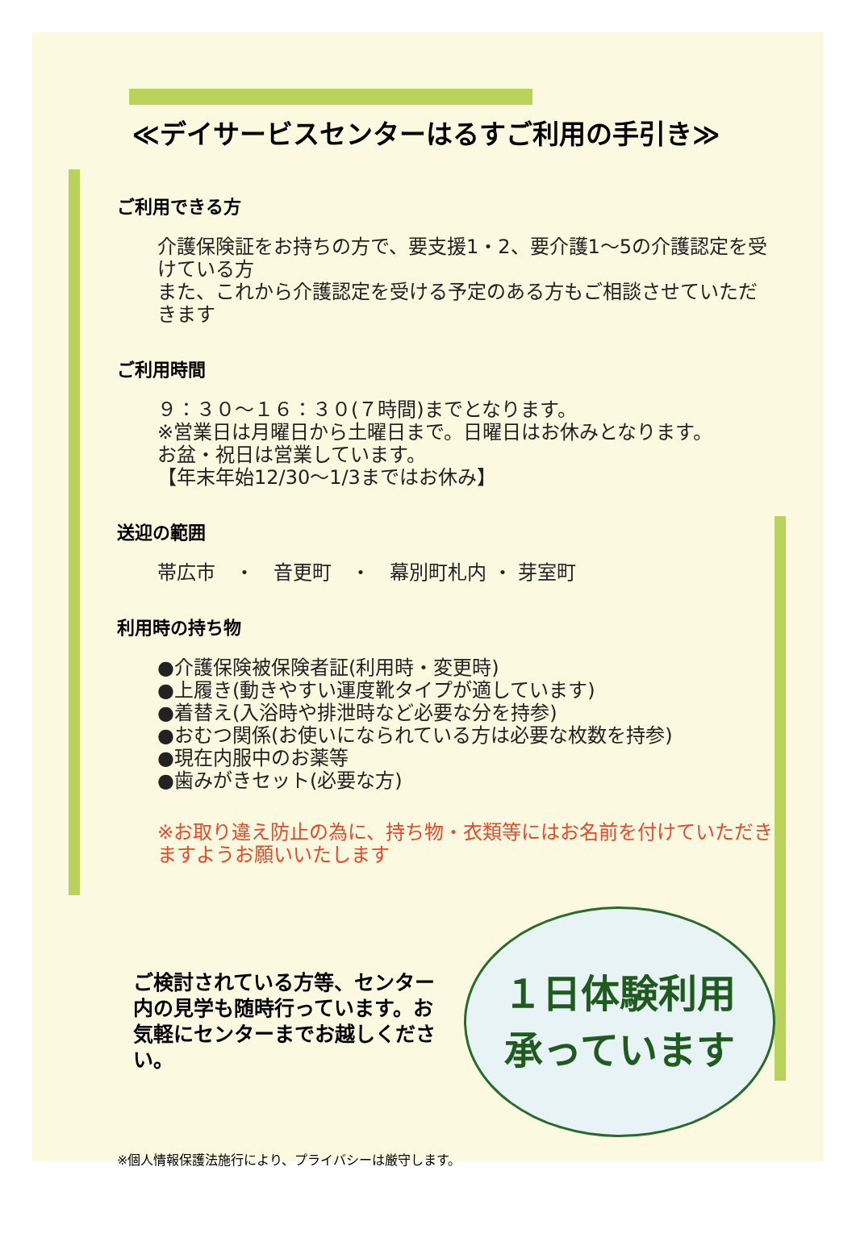≪デイサービスセンターはるすご利用の手引き≫
ご利用できる方
介護保険証をお持ちの方で、要支援1・2、要介護1～5の介護認定を受けている方
また、これから介護認定を受ける予定のある方もご相談させていただきます
ご利用時間
９：３０～１６：３０(７時間)までとなります。
※営業日は月曜日から土曜日まで。日曜日はお休みとなります。
お盆・祝日は営業しています。
【年末年始12/30～1/3まではお休み】
送迎の範囲
帯広市　・　音更町　・　幕別町札内 ・ 芽室町
利用時の持ち物
●介護保険被保険者証(利用時・変更時)
●上履き(動きやすい運度靴タイプが適しています)
●着替え(入浴時や排泄時など必要な分を持参)
●おむつ関係(お使いになられている方は必要な枚数を持参)
●現在内服中のお薬等
●歯みがきセット(必要な方)
※お取り違え防止の為に、持ち物・衣類等にはお名前を付けていただきますようお願いいたします
ご検討されている方等、センター内の見学も随時行っています。お気軽にセンターまでお越しください。
１日体験利用
承っています
※個人情報保護法施行により、プライバシーは厳守します。